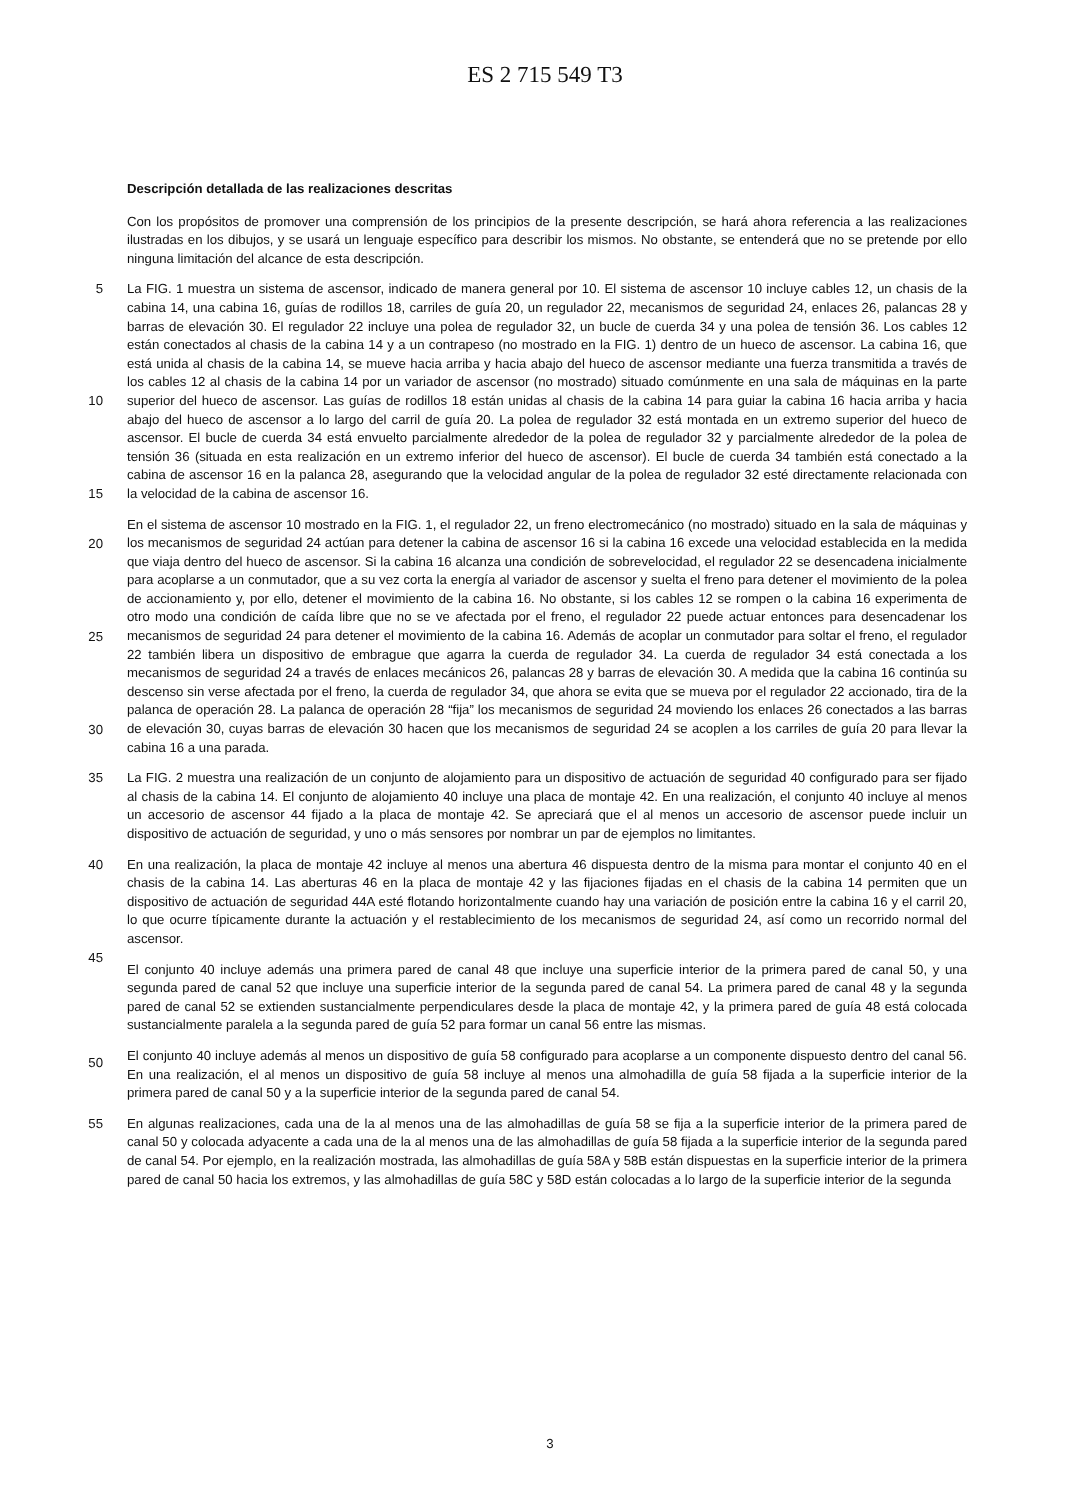ES 2 715 549 T3
Descripción detallada de las realizaciones descritas
Con los propósitos de promover una comprensión de los principios de la presente descripción, se hará ahora referencia a las realizaciones ilustradas en los dibujos, y se usará un lenguaje específico para describir los mismos. No obstante, se entenderá que no se pretende por ello ninguna limitación del alcance de esta descripción.
5
10
15
La FIG. 1 muestra un sistema de ascensor, indicado de manera general por 10. El sistema de ascensor 10 incluye cables 12, un chasis de la cabina 14, una cabina 16, guías de rodillos 18, carriles de guía 20, un regulador 22, mecanismos de seguridad 24, enlaces 26, palancas 28 y barras de elevación 30. El regulador 22 incluye una polea de regulador 32, un bucle de cuerda 34 y una polea de tensión 36. Los cables 12 están conectados al chasis de la cabina 14 y a un contrapeso (no mostrado en la FIG. 1) dentro de un hueco de ascensor. La cabina 16, que está unida al chasis de la cabina 14, se mueve hacia arriba y hacia abajo del hueco de ascensor mediante una fuerza transmitida a través de los cables 12 al chasis de la cabina 14 por un variador de ascensor (no mostrado) situado comúnmente en una sala de máquinas en la parte superior del hueco de ascensor. Las guías de rodillos 18 están unidas al chasis de la cabina 14 para guiar la cabina 16 hacia arriba y hacia abajo del hueco de ascensor a lo largo del carril de guía 20. La polea de regulador 32 está montada en un extremo superior del hueco de ascensor. El bucle de cuerda 34 está envuelto parcialmente alrededor de la polea de regulador 32 y parcialmente alrededor de la polea de tensión 36 (situada en esta realización en un extremo inferior del hueco de ascensor). El bucle de cuerda 34 también está conectado a la cabina de ascensor 16 en la palanca 28, asegurando que la velocidad angular de la polea de regulador 32 esté directamente relacionada con la velocidad de la cabina de ascensor 16.
20
25
30
En el sistema de ascensor 10 mostrado en la FIG. 1, el regulador 22, un freno electromecánico (no mostrado) situado en la sala de máquinas y los mecanismos de seguridad 24 actúan para detener la cabina de ascensor 16 si la cabina 16 excede una velocidad establecida en la medida que viaja dentro del hueco de ascensor. Si la cabina 16 alcanza una condición de sobrevelocidad, el regulador 22 se desencadena inicialmente para acoplarse a un conmutador, que a su vez corta la energía al variador de ascensor y suelta el freno para detener el movimiento de la polea de accionamiento y, por ello, detener el movimiento de la cabina 16. No obstante, si los cables 12 se rompen o la cabina 16 experimenta de otro modo una condición de caída libre que no se ve afectada por el freno, el regulador 22 puede actuar entonces para desencadenar los mecanismos de seguridad 24 para detener el movimiento de la cabina 16. Además de acoplar un conmutador para soltar el freno, el regulador 22 también libera un dispositivo de embrague que agarra la cuerda de regulador 34. La cuerda de regulador 34 está conectada a los mecanismos de seguridad 24 a través de enlaces mecánicos 26, palancas 28 y barras de elevación 30. A medida que la cabina 16 continúa su descenso sin verse afectada por el freno, la cuerda de regulador 34, que ahora se evita que se mueva por el regulador 22 accionado, tira de la palanca de operación 28. La palanca de operación 28 “fija” los mecanismos de seguridad 24 moviendo los enlaces 26 conectados a las barras de elevación 30, cuyas barras de elevación 30 hacen que los mecanismos de seguridad 24 se acoplen a los carriles de guía 20 para llevar la cabina 16 a una parada.
35 La FIG. 2 muestra una realización de un conjunto de alojamiento para un dispositivo de actuación de seguridad 40 configurado para ser fijado al chasis de la cabina 14. El conjunto de alojamiento 40 incluye una placa de montaje 42. En una realización, el conjunto 40 incluye al menos un accesorio de ascensor 44 fijado a la placa de montaje 42. Se apreciará que el al menos un accesorio de ascensor puede incluir un dispositivo de actuación de seguridad, y uno o más sensores por nombrar un par de ejemplos no limitantes.
40
45
En una realización, la placa de montaje 42 incluye al menos una abertura 46 dispuesta dentro de la misma para montar el conjunto 40 en el chasis de la cabina 14. Las aberturas 46 en la placa de montaje 42 y las fijaciones fijadas en el chasis de la cabina 14 permiten que un dispositivo de actuación de seguridad 44A esté flotando horizontalmente cuando hay una variación de posición entre la cabina 16 y el carril 20, lo que ocurre típicamente durante la actuación y el restablecimiento de los mecanismos de seguridad 24, así como un recorrido normal del ascensor.
50
El conjunto 40 incluye además una primera pared de canal 48 que incluye una superficie interior de la primera pared de canal 50, y una segunda pared de canal 52 que incluye una superficie interior de la segunda pared de canal 54. La primera pared de canal 48 y la segunda pared de canal 52 se extienden sustancialmente perpendiculares desde la placa de montaje 42, y la primera pared de guía 48 está colocada sustancialmente paralela a la segunda pared de guía 52 para formar un canal 56 entre las mismas.
El conjunto 40 incluye además al menos un dispositivo de guía 58 configurado para acoplarse a un componente dispuesto dentro del canal 56. En una realización, el al menos un dispositivo de guía 58 incluye al menos una almohadilla de guía 58 fijada a la superficie interior de la primera pared de canal 50 y a la superficie interior de la segunda pared de canal 54.
55 En algunas realizaciones, cada una de la al menos una de las almohadillas de guía 58 se fija a la superficie interior de la primera pared de canal 50 y colocada adyacente a cada una de la al menos una de las almohadillas de guía 58 fijada a la superficie interior de la segunda pared de canal 54. Por ejemplo, en la realización mostrada, las almohadillas de guía 58A y 58B están dispuestas en la superficie interior de la primera pared de canal 50 hacia los extremos, y las almohadillas de guía 58C y 58D están colocadas a lo largo de la superficie interior de la segunda
3